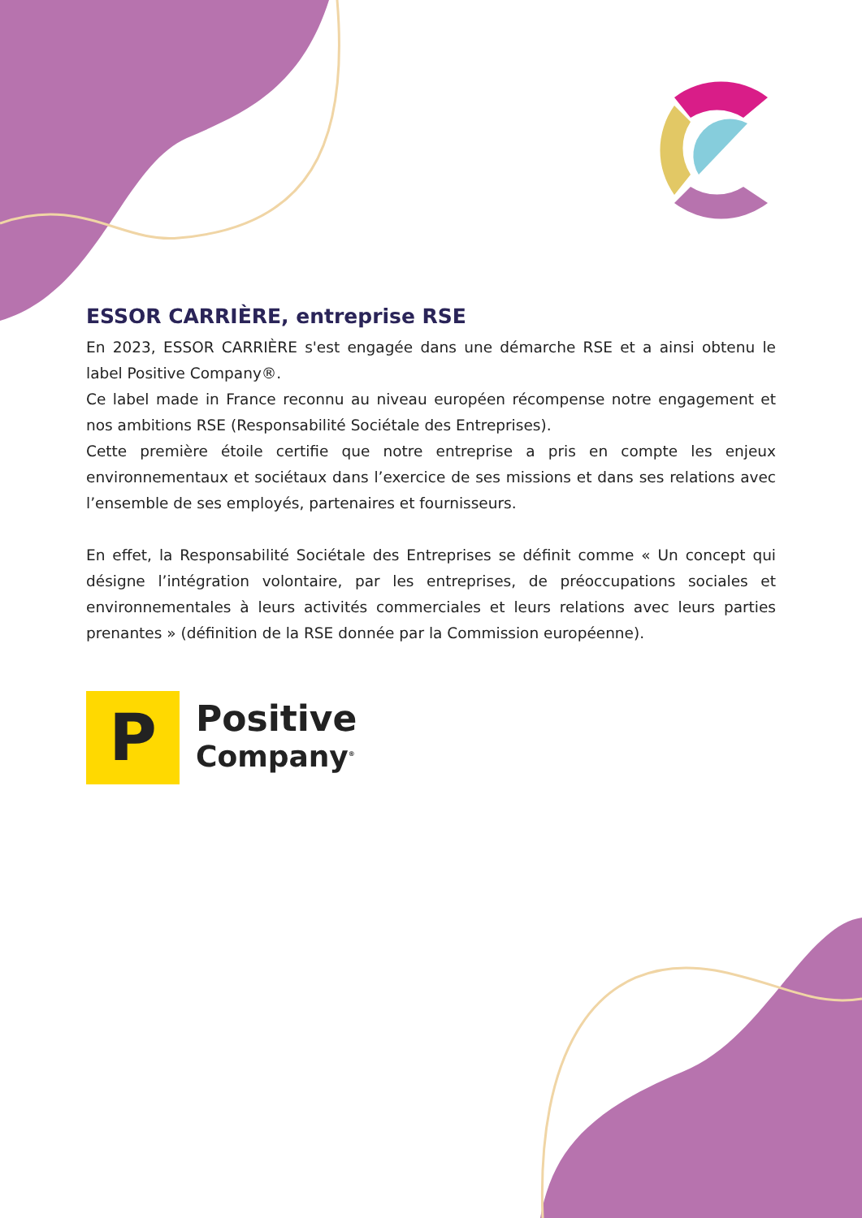ESSOR CARRIÈRE, entreprise RSE
En 2023, ESSOR CARRIÈRE s'est engagée dans une démarche RSE et a ainsi obtenu le label Positive Company®.
Ce label made in France reconnu au niveau européen récompense notre engagement et nos ambitions RSE (Responsabilité Sociétale des Entreprises).
Cette première étoile certifie que notre entreprise a pris en compte les enjeux environnementaux et sociétaux dans l’exercice de ses missions et dans ses relations avec l’ensemble de ses employés, partenaires et fournisseurs.
En effet, la Responsabilité Sociétale des Entreprises se définit comme « Un concept qui désigne l’intégration volontaire, par les entreprises, de préoccupations sociales et environnementales à leurs activités commerciales et leurs relations avec leurs parties prenantes » (définition de la RSE donnée par la Commission européenne).
P
Positive
Company<sup>®</sup>